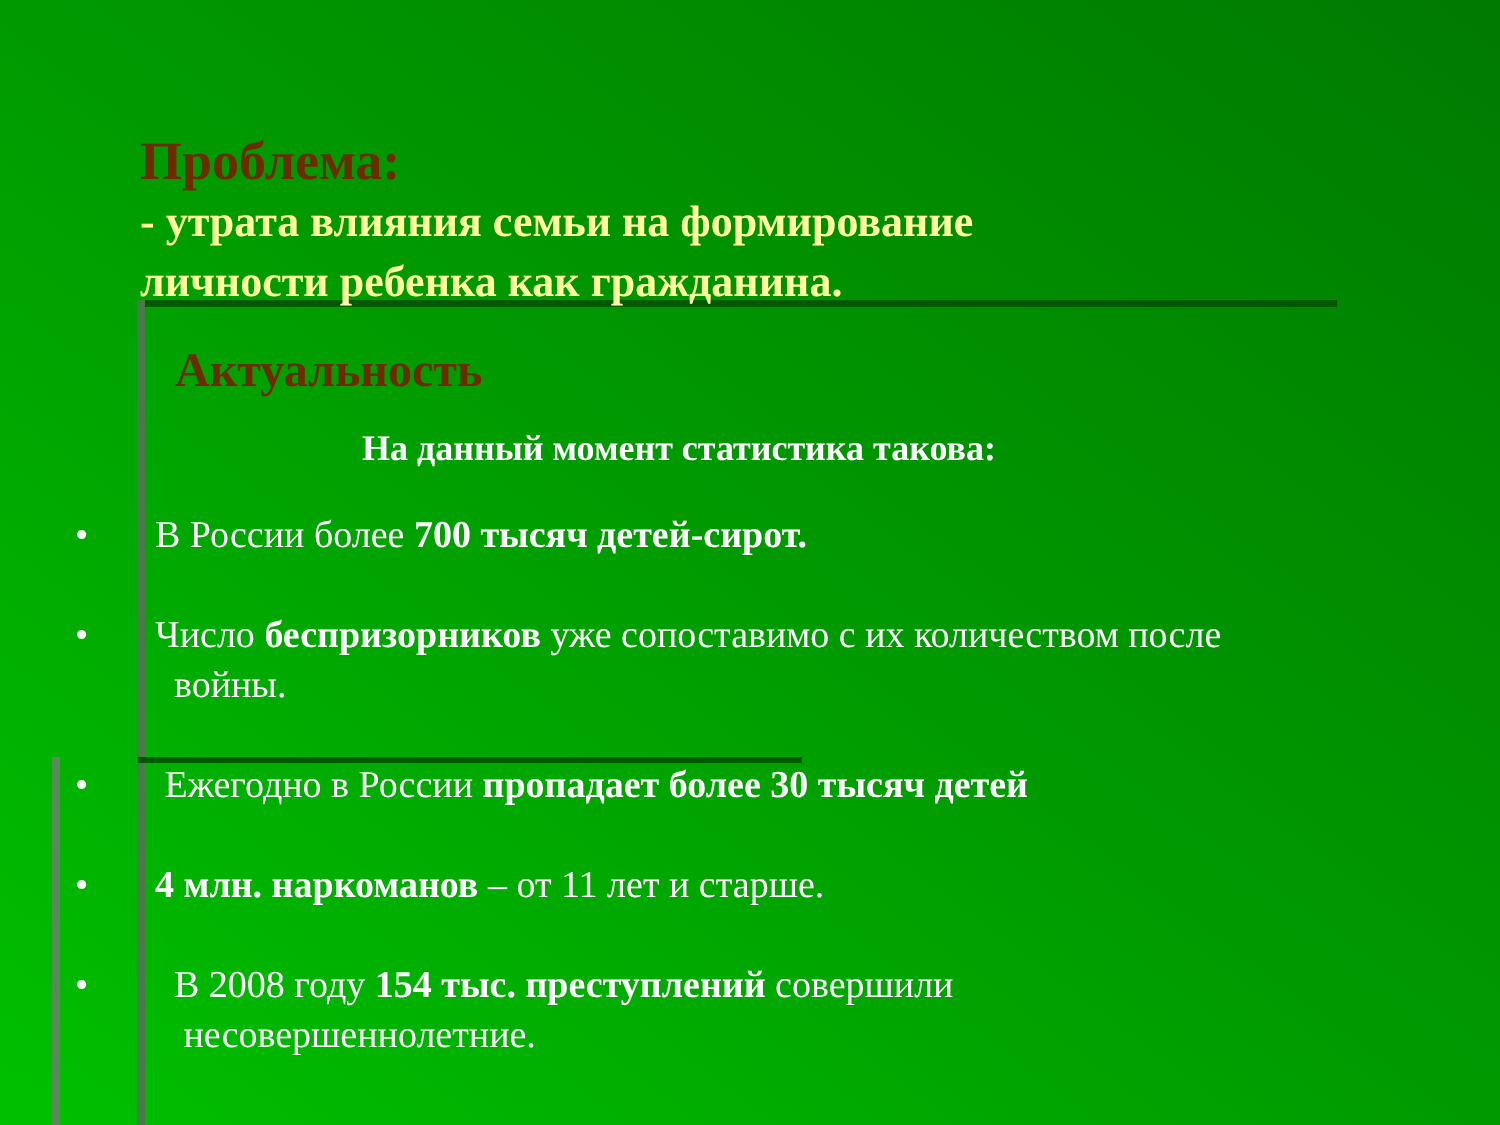Проблема:
- утрата влияния семьи на формирование
личности ребенка как гражданина.
Актуальность
На данный момент статистика такова:
• В России более 700 тысяч детей-сирот.
• Число беспризорников уже сопоставимо с их количеством после
войны.
• Ежегодно в России пропадает более 30 тысяч детей
• 4 млн. наркоманов – от 11 лет и старше.
• В 2008 году 154 тыс. преступлений совершили
несовершеннолетние.